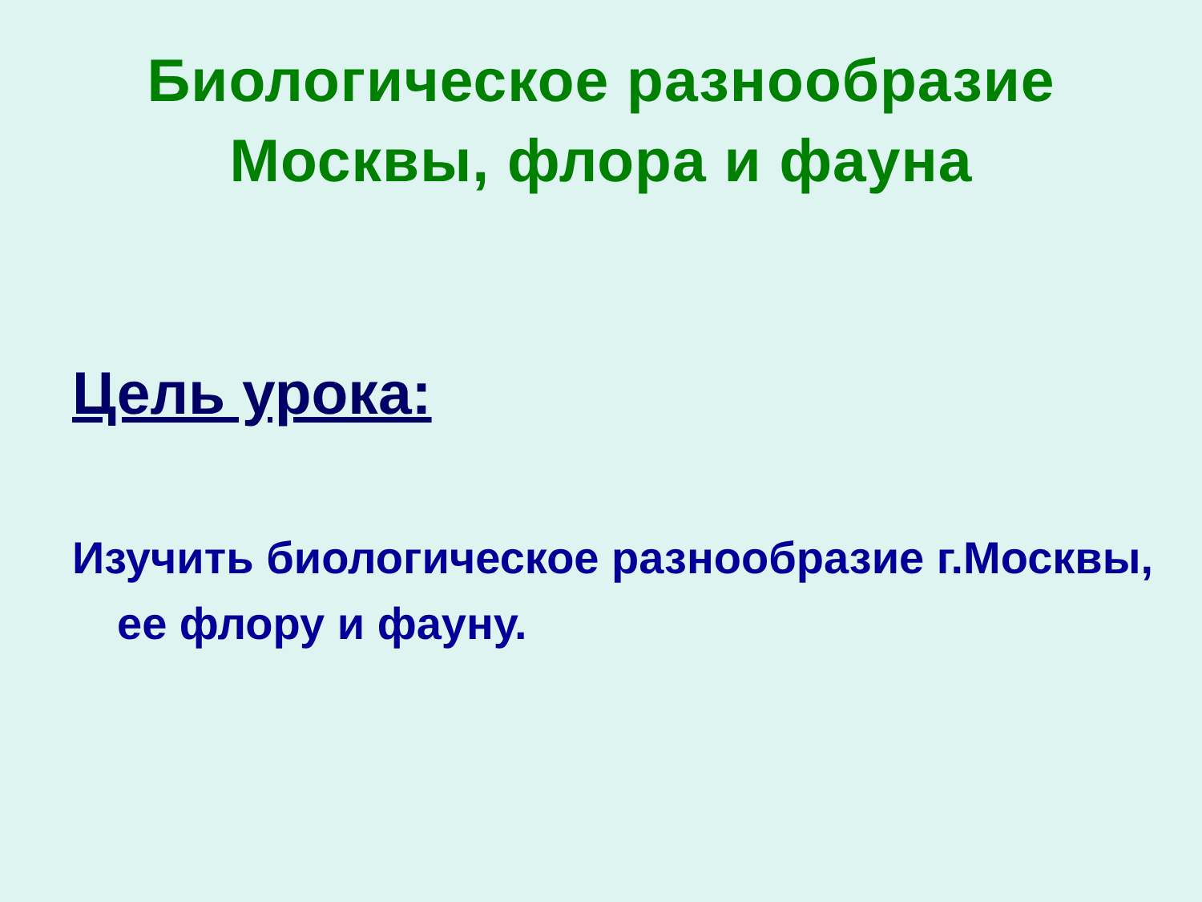Биологическое разнообразие
Москвы, флора и фауна
Цель урока:
Изучить биологическое разнообразие г.Москвы, ее флору и фауну.